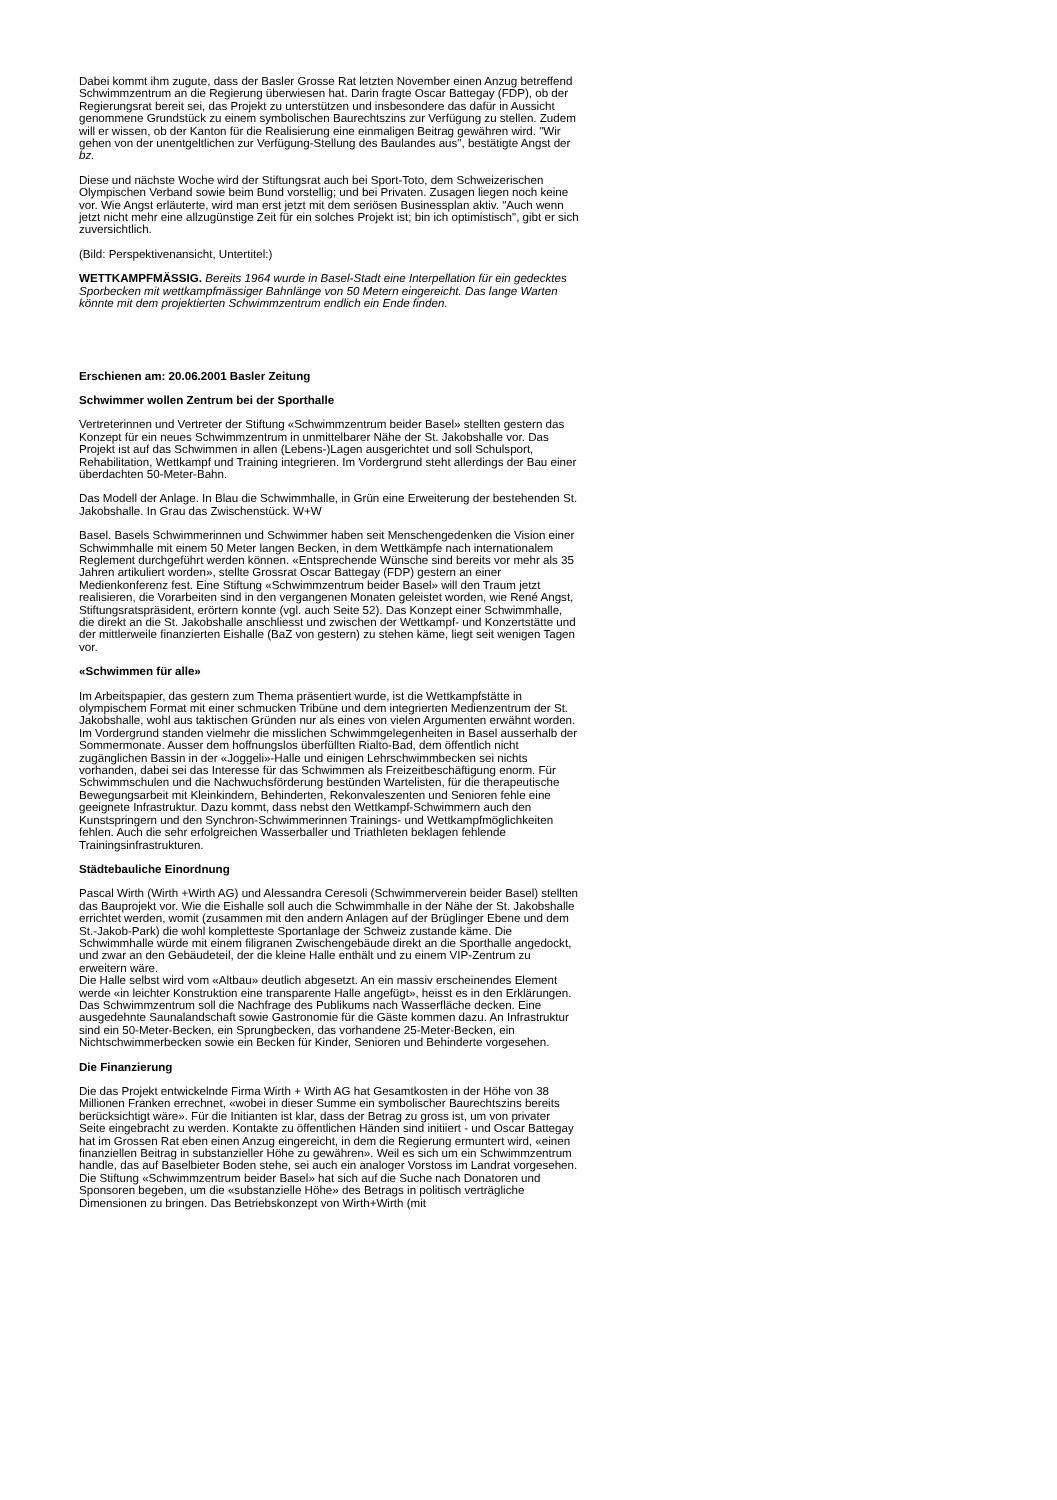Dabei kommt ihm zugute, dass der Basler Grosse Rat letzten November einen Anzug betreffend Schwimmzentrum an die Regierung überwiesen hat. Darin fragte Oscar Battegay (FDP), ob der Regierungsrat bereit sei, das Projekt zu unterstützen und insbesondere das dafür in Aussicht genommene Grundstück zu einem symbolischen Baurechtszins zur Verfügung zu stellen. Zudem will er wissen, ob der Kanton für die Realisierung eine einmaligen Beitrag gewähren wird. "Wir gehen von der unentgeltlichen zur Verfügung-Stellung des Baulandes aus", bestätigte Angst der bz.
Diese und nächste Woche wird der Stiftungsrat auch bei Sport-Toto, dem Schweizerischen Olympischen Verband sowie beim Bund vorstellig; und bei Privaten. Zusagen liegen noch keine vor. Wie Angst erläuterte, wird man erst jetzt mit dem seriösen Businessplan aktiv. "Auch wenn jetzt nicht mehr eine allzugünstige Zeit für ein solches Projekt ist; bin ich optimistisch", gibt er sich zuversichtlich.
(Bild: Perspektivenansicht, Untertitel:)
WETTKAMPFMÄSSIG. Bereits 1964 wurde in Basel-Stadt eine Interpellation für ein gedecktes Sporbecken mit wettkampfmässiger Bahnlänge von 50 Metern eingereicht. Das lange Warten könnte mit dem projektierten Schwimmzentrum endlich ein Ende finden.
Erschienen am: 20.06.2001 Basler Zeitung
Schwimmer wollen Zentrum bei der Sporthalle
Vertreterinnen und Vertreter der Stiftung «Schwimmzentrum beider Basel» stellten gestern das Konzept für ein neues Schwimmzentrum in unmittelbarer Nähe der St. Jakobshalle vor. Das Projekt ist auf das Schwimmen in allen (Lebens-)Lagen ausgerichtet und soll Schulsport, Rehabilitation, Wettkampf und Training integrieren. Im Vordergrund steht allerdings der Bau einer überdachten 50-Meter-Bahn.
Das Modell der Anlage. In Blau die Schwimmhalle, in Grün eine Erweiterung der bestehenden St. Jakobshalle. In Grau das Zwischenstück. W+W
Basel. Basels Schwimmerinnen und Schwimmer haben seit Menschengedenken die Vision einer Schwimmhalle mit einem 50 Meter langen Becken, in dem Wettkämpfe nach internationalem Reglement durchgeführt werden können. «Entsprechende Wünsche sind bereits vor mehr als 35 Jahren artikuliert worden», stellte Grossrat Oscar Battegay (FDP) gestern an einer Medienkonferenz fest. Eine Stiftung «Schwimmzentrum beider Basel» will den Traum jetzt realisieren, die Vorarbeiten sind in den vergangenen Monaten geleistet worden, wie René Angst, Stiftungsratspräsident, erörtern konnte (vgl. auch Seite 52). Das Konzept einer Schwimmhalle, die direkt an die St. Jakobshalle anschliesst und zwischen der Wettkampf- und Konzertstätte und der mittlerweile finanzierten Eishalle (BaZ von gestern) zu stehen käme, liegt seit wenigen Tagen vor.
«Schwimmen für alle»
Im Arbeitspapier, das gestern zum Thema präsentiert wurde, ist die Wettkampfstätte in olympischem Format mit einer schmucken Tribüne und dem integrierten Medienzentrum der St. Jakobshalle, wohl aus taktischen Gründen nur als eines von vielen Argumenten erwähnt worden. Im Vordergrund standen vielmehr die misslichen Schwimmgelegenheiten in Basel ausserhalb der Sommermonate. Ausser dem hoffnungslos überfüllten Rialto-Bad, dem öffentlich nicht zugänglichen Bassin in der «Joggeli»-Halle und einigen Lehrschwimmbecken sei nichts vorhanden, dabei sei das Interesse für das Schwimmen als Freizeitbeschäftigung enorm. Für Schwimmschulen und die Nachwuchsförderung bestünden Wartelisten, für die therapeutische Bewegungsarbeit mit Kleinkindern, Behinderten, Rekonvaleszenten und Senioren fehle eine geeignete Infrastruktur. Dazu kommt, dass nebst den Wettkampf-Schwimmern auch den Kunstspringern und den Synchron-Schwimmerinnen Trainings- und Wettkampfmöglichkeiten fehlen. Auch die sehr erfolgreichen Wasserballer und Triathleten beklagen fehlende Trainingsinfrastrukturen.
Städtebauliche Einordnung
Pascal Wirth (Wirth +Wirth AG) und Alessandra Ceresoli (Schwimmerverein beider Basel) stellten das Bauprojekt vor. Wie die Eishalle soll auch die Schwimmhalle in der Nähe der St. Jakobshalle errichtet werden, womit (zusammen mit den andern Anlagen auf der Brüglinger Ebene und dem St.-Jakob-Park) die wohl kompletteste Sportanlage der Schweiz zustande käme. Die Schwimmhalle würde mit einem filigranen Zwischengebäude direkt an die Sporthalle angedockt, und zwar an den Gebäudeteil, der die kleine Halle enthält und zu einem VIP-Zentrum zu erweitern wäre.
Die Halle selbst wird vom «Altbau» deutlich abgesetzt. An ein massiv erscheinendes Element werde «in leichter Konstruktion eine transparente Halle angefügt», heisst es in den Erklärungen. Das Schwimmzentrum soll die Nachfrage des Publikums nach Wasserfläche decken. Eine ausgedehnte Saunalandschaft sowie Gastronomie für die Gäste kommen dazu. An Infrastruktur sind ein 50-Meter-Becken, ein Sprungbecken, das vorhandene 25-Meter-Becken, ein Nichtschwimmerbecken sowie ein Becken für Kinder, Senioren und Behinderte vorgesehen.
Die Finanzierung
Die das Projekt entwickelnde Firma Wirth + Wirth AG hat Gesamtkosten in der Höhe von 38 Millionen Franken errechnet, «wobei in dieser Summe ein symbolischer Baurechtszins bereits berücksichtigt wäre». Für die Initianten ist klar, dass der Betrag zu gross ist, um von privater Seite eingebracht zu werden. Kontakte zu öffentlichen Händen sind initiiert - und Oscar Battegay hat im Grossen Rat eben einen Anzug eingereicht, in dem die Regierung ermuntert wird, «einen finanziellen Beitrag in substanzieller Höhe zu gewähren». Weil es sich um ein Schwimmzentrum handle, das auf Baselbieter Boden stehe, sei auch ein analoger Vorstoss im Landrat vorgesehen. Die Stiftung «Schwimmzentrum beider Basel» hat sich auf die Suche nach Donatoren und Sponsoren begeben, um die «substanzielle Höhe» des Betrags in politisch verträgliche Dimensionen zu bringen. Das Betriebskonzept von Wirth+Wirth (mit